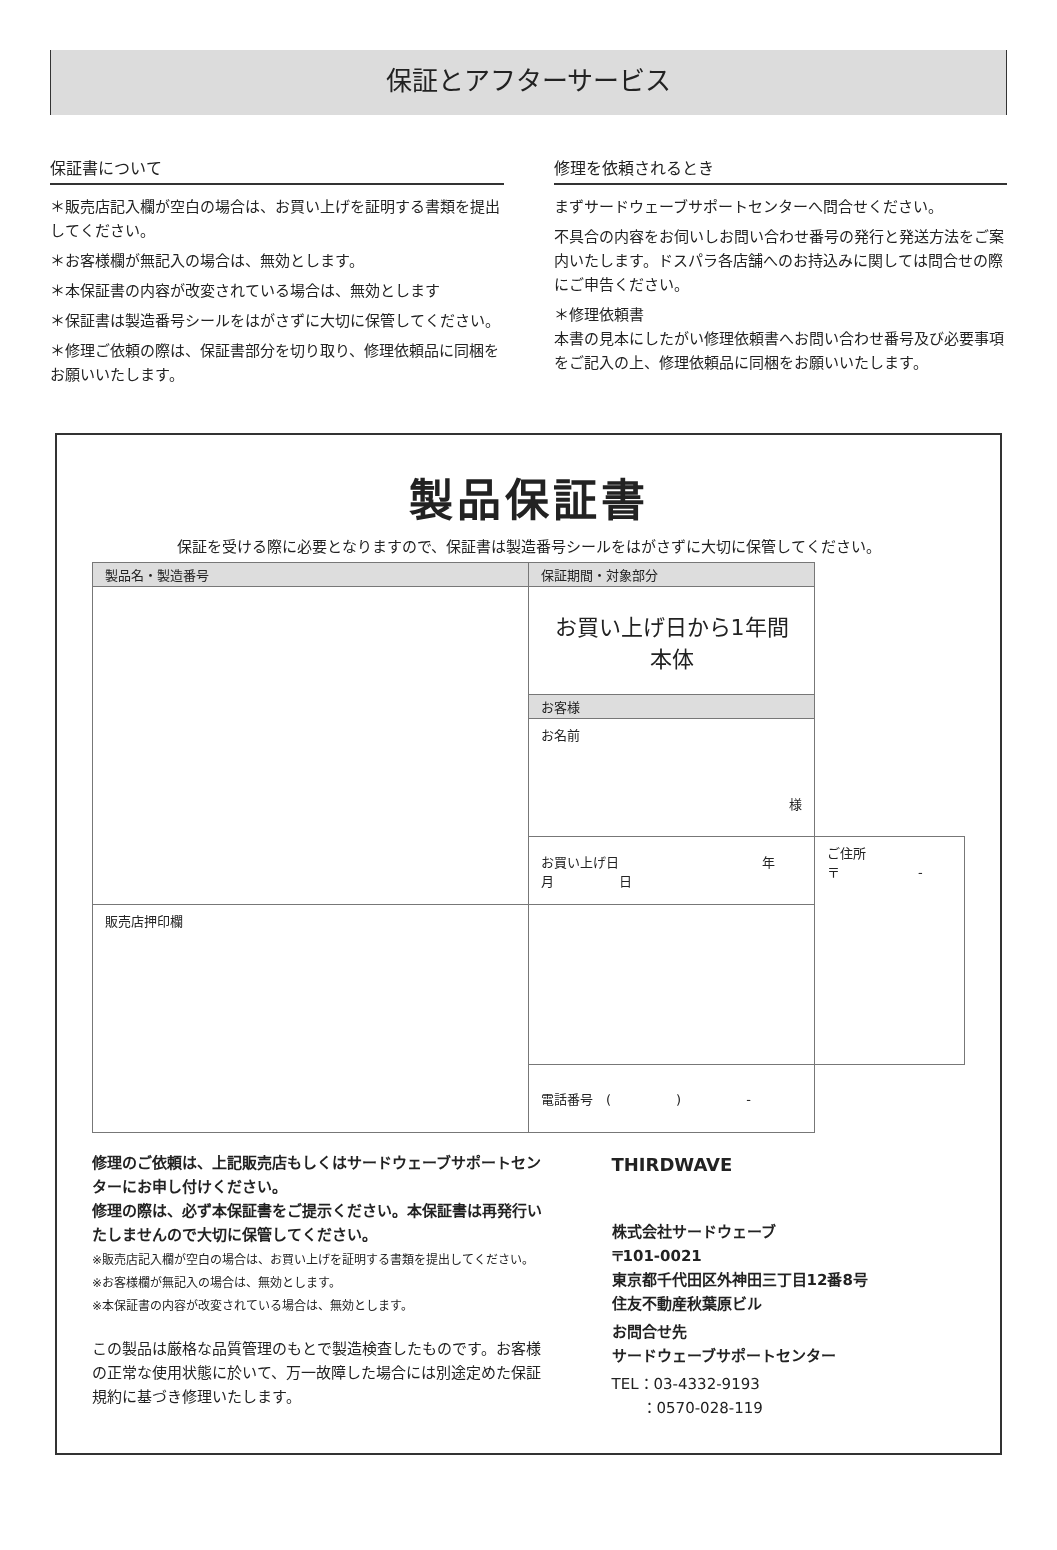保証とアフターサービス
保証書について
＊販売店記入欄が空白の場合は、お買い上げを証明する書類を提出してください。
＊お客様欄が無記入の場合は、無効とします。
＊本保証書の内容が改変されている場合は、無効とします
＊保証書は製造番号シールをはがさずに大切に保管してください。
＊修理ご依頼の際は、保証書部分を切り取り、修理依頼品に同梱をお願いいたします。
修理を依頼されるとき
まずサードウェーブサポートセンターへ問合せください。
不具合の内容をお伺いしお問い合わせ番号の発行と発送方法をご案内いたします。ドスパラ各店舗へのお持込みに関しては問合せの際にご申告ください。
＊修理依頼書
本書の見本にしたがい修理依頼書へお問い合わせ番号及び必要事項をご記入の上、修理依頼品に同梱をお願いいたします。
製品保証書
保証を受ける際に必要となりますので、保証書は製造番号シールをはがさずに大切に保管してください。
| 製品名・製造番号 | 保証期間・対象部分 | |
| | お買い上げ日から1年間 本体 | |
| | お客様 | |
| | お名前 様 | |
| | お買い上げ日 年 月 日 | ご住所 〒 - |
| 販売店押印欄 | | |
| | 電話番号 ( ) - | |
修理のご依頼は、上記販売店もしくはサードウェーブサポートセンターにお申し付けください。
修理の際は、必ず本保証書をご提示ください。本保証書は再発行いたしませんので大切に保管してください。
※販売店記入欄が空白の場合は、お買い上げを証明する書類を提出してください。
※お客様欄が無記入の場合は、無効とします。
※本保証書の内容が改変されている場合は、無効とします。
この製品は厳格な品質管理のもとで製造検査したものです。お客様の正常な使用状態に於いて、万一故障した場合には別途定めた保証規約に基づき修理いたします。
THIRDWAVE
株式会社サードウェーブ
〒101-0021
東京都千代田区外神田三丁目12番8号
住友不動産秋葉原ビル
お問合せ先
サードウェーブサポートセンター
TEL：03-4332-9193
　　：0570-028-119